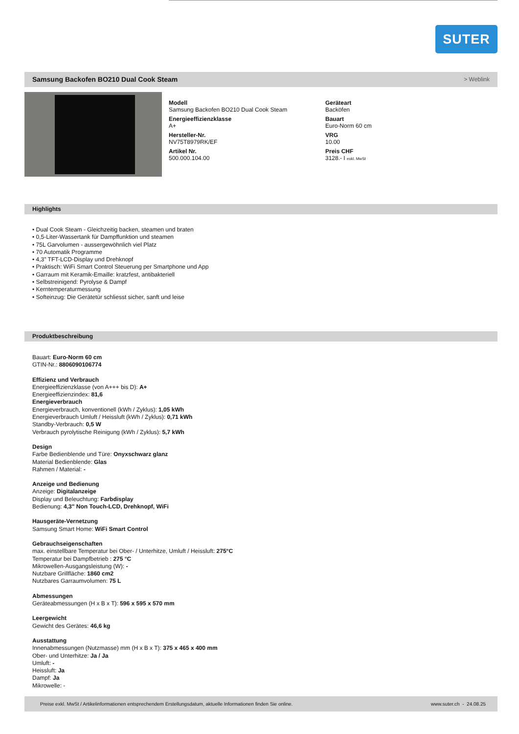SUTER
Samsung Backofen BO210 Dual Cook Steam > Weblink
Modell
Samsung Backofen BO210 Dual Cook Steam
Energieeffizienzklasse
A+
Hersteller-Nr.
NV75T8979RK/EF
Artikel Nr.
500.000.104.00
Geräteart
Backöfen
Bauart
Euro-Norm 60 cm
VRG
10.00
Preis CHF
3128.- I exkl. MwSt
Highlights
• Dual Cook Steam - Gleichzeitig backen, steamen und braten
• 0,5-Liter-Wassertank für Dampffunktion und steamen
• 75L Garvolumen - aussergewöhnlich viel Platz
• 70 Automatik Programme
• 4,3" TFT-LCD-Display und Drehknopf
• Praktisch: WiFi Smart Control Steuerung per Smartphone und App
• Garraum mit Keramik-Emaille: kratzfest, antibakteriell
• Selbstreinigend: Pyrolyse & Dampf
• Kerntemperaturmessung
• Softeinzug: Die Gerätetür schliesst sicher, sanft und leise
Produktbeschreibung
Bauart: Euro-Norm 60 cm
GTIN-Nr.: 8806090106774
Effizienz und Verbrauch
Energieeffizienzklasse (von A+++ bis D): A+
Energieeffizienzindex: 81,6
Energieverbrauch
Energieverbrauch, konventionell (kWh / Zyklus): 1,05 kWh
Energieverbrauch Umluft / Heissluft (kWh / Zyklus): 0,71 kWh
Standby-Verbrauch: 0,5 W
Verbrauch pyrolytische Reinigung (kWh / Zyklus): 5,7 kWh
Design
Farbe Bedienblende und Türe: Onyxschwarz glanz
Material Bedienblende: Glas
Rahmen / Material: -
Anzeige und Bedienung
Anzeige: Digitalanzeige
Display und Beleuchtung: Farbdisplay
Bedienung: 4,3" Non Touch-LCD, Drehknopf, WiFi
Hausgeräte-Vernetzung
Samsung Smart Home: WiFi Smart Control
Gebrauchseigenschaften
max. einstellbare Temperatur bei Ober- / Unterhitze, Umluft / Heissluft: 275°C
Temperatur bei Dampfbetrieb : 275 °C
Mikrowellen-Ausgangsleistung (W): -
Nutzbare Grillfläche: 1860 cm2
Nutzbares Garraumvolumen: 75 L
Abmessungen
Geräteabmessungen (H x B x T): 596 x 595 x 570 mm
Leergewicht
Gewicht des Gerätes: 46,6 kg
Ausstattung
Innenabmessungen (Nutzmasse) mm (H x B x T): 375 x 465 x 400 mm
Ober- und Unterhitze: Ja / Ja
Umluft: -
Heissluft: Ja
Dampf: Ja
Mikrowelle: -
Preise exkl. MwSt / Artikelinformationen entsprechendem Erstellungsdatum, aktuelle Informationen finden Sie online. www.suter.ch - 24.08.25